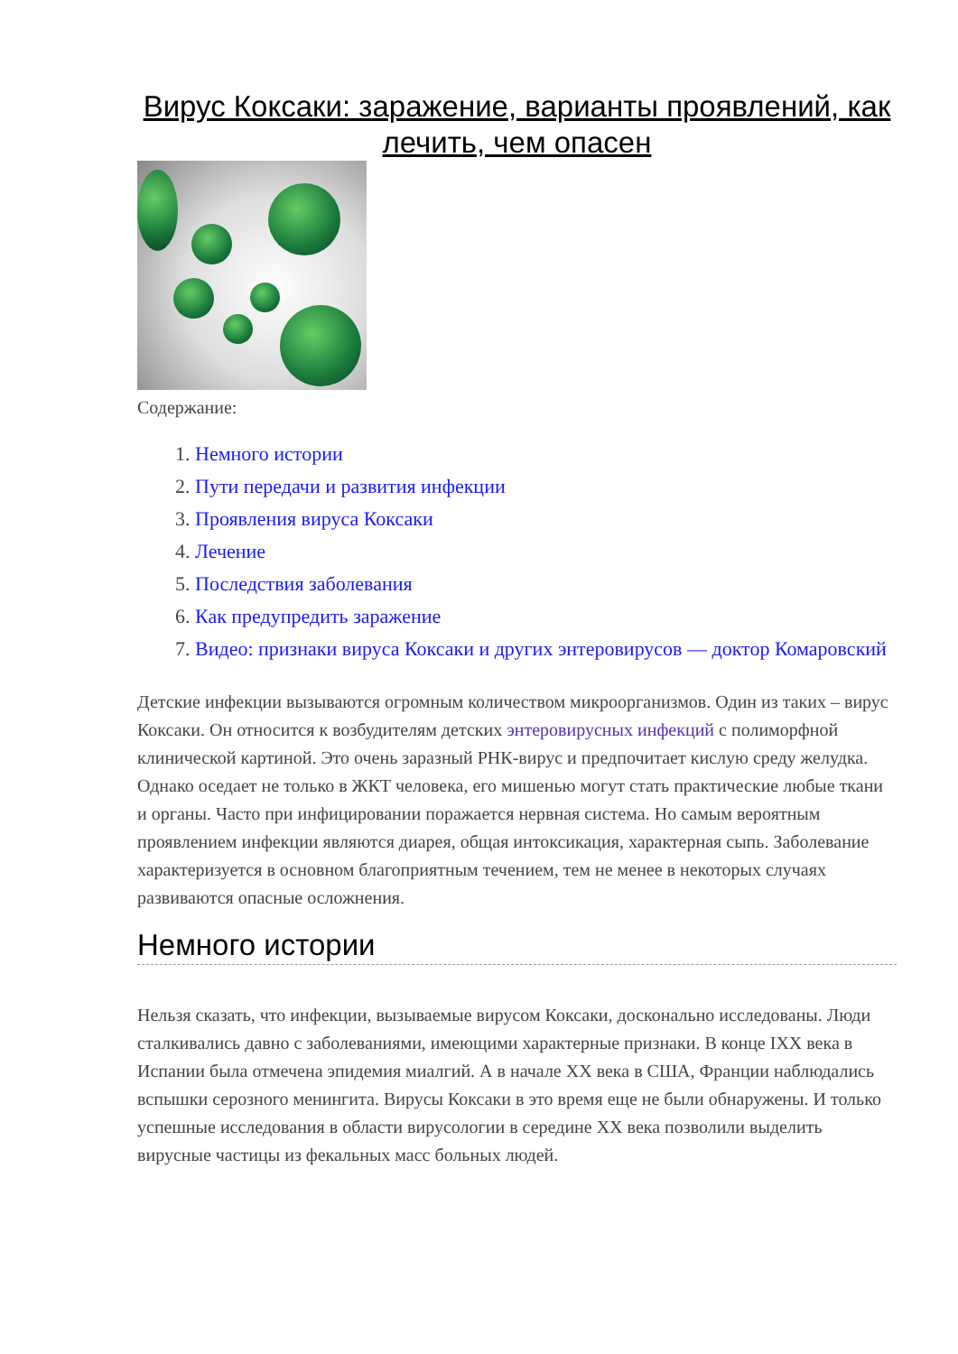Вирус Коксаки: заражение, варианты проявлений, как лечить, чем опасен
Содержание:
1. Немного истории
2. Пути передачи и развития инфекции
3. Проявления вируса Коксаки
4. Лечение
5. Последствия заболевания
6. Как предупредить заражение
7. Видео: признаки вируса Коксаки и других энтеровирусов — доктор Комаровский
Детские инфекции вызываются огромным количеством микроорганизмов. Один из таких – вирус Коксаки. Он относится к возбудителям детских энтеровирусных инфекций с полиморфной клинической картиной. Это очень заразный РНК-вирус и предпочитает кислую среду желудка. Однако оседает не только в ЖКТ человека, его мишенью могут стать практические любые ткани и органы. Часто при инфицировании поражается нервная система. Но самым вероятным проявлением инфекции являются диарея, общая интоксикация, характерная сыпь. Заболевание характеризуется в основном благоприятным течением, тем не менее в некоторых случаях развиваются опасные осложнения.
Немного истории
Нельзя сказать, что инфекции, вызываемые вирусом Коксаки, досконально исследованы. Люди сталкивались давно с заболеваниями, имеющими характерные признаки. В конце IXX века в Испании была отмечена эпидемия миалгий. А в начале XX века в США, Франции наблюдались вспышки серозного менингита. Вирусы Коксаки в это время еще не были обнаружены. И только успешные исследования в области вирусологии в середине XX века позволили выделить вирусные частицы из фекальных масс больных людей.